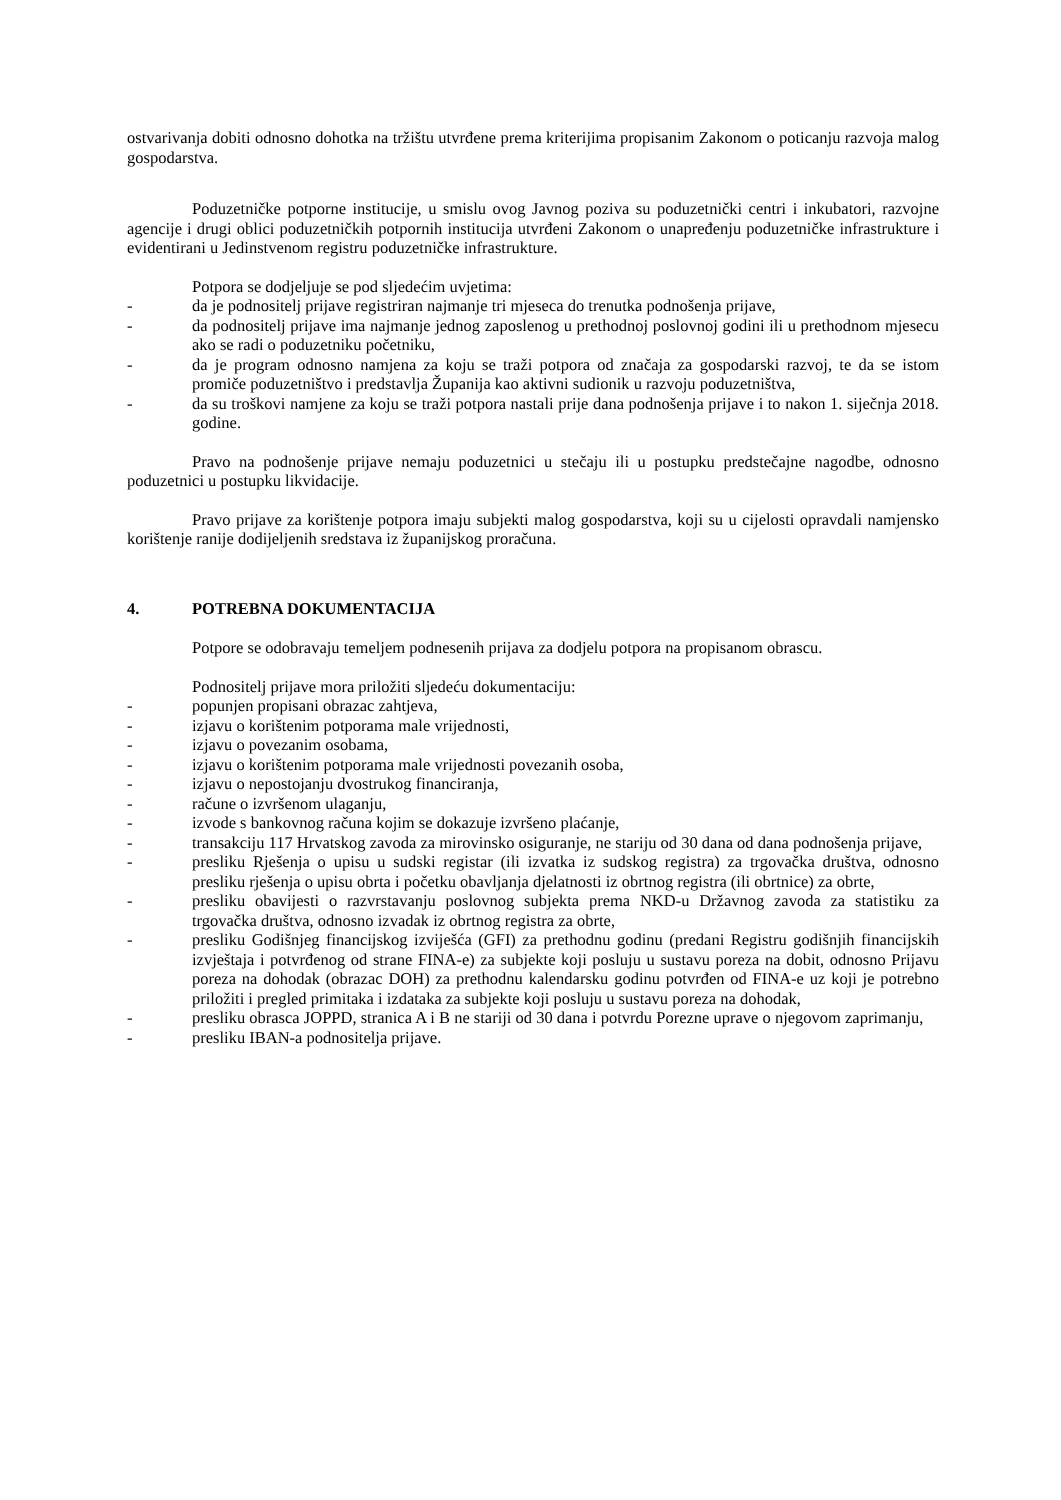ostvarivanja dobiti odnosno dohotka na tržištu utvrđene prema kriterijima propisanim Zakonom o poticanju razvoja malog gospodarstva.
Poduzetničke potporne institucije, u smislu ovog Javnog poziva su poduzetnički centri i inkubatori, razvojne agencije i drugi oblici poduzetničkih potpornih institucija utvrđeni Zakonom o unapređenju poduzetničke infrastrukture i evidentirani u Jedinstvenom registru poduzetničke infrastrukture.
Potpora se dodjeljuje se pod sljedećim uvjetima:
- da je podnositelj prijave registriran najmanje tri mjeseca do trenutka podnošenja prijave,
- da podnositelj prijave ima najmanje jednog zaposlenog u prethodnoj poslovnoj godini ili u prethodnom mjesecu ako se radi o poduzetniku početniku,
- da je program odnosno namjena za koju se traži potpora od značaja za gospodarski razvoj, te da se istom promiče poduzetništvo i predstavlja Županija kao aktivni sudionik u razvoju poduzetništva,
- da su troškovi namjene za koju se traži potpora nastali prije dana podnošenja prijave i to nakon 1. siječnja 2018. godine.
Pravo na podnošenje prijave nemaju poduzetnici u stečaju ili u postupku predstečajne nagodbe, odnosno poduzetnici u postupku likvidacije.
Pravo prijave za korištenje potpora imaju subjekti malog gospodarstva, koji su u cijelosti opravdali namjensko korištenje ranije dodijeljenih sredstava iz županijskog proračuna.
4. POTREBNA DOKUMENTACIJA
Potpore se odobravaju temeljem podnesenih prijava za dodjelu potpora na propisanom obrascu.
Podnositelj prijave mora priložiti sljedeću dokumentaciju:
- popunjen propisani obrazac zahtjeva,
- izjavu o korištenim potporama male vrijednosti,
- izjavu o povezanim osobama,
- izjavu o korištenim potporama male vrijednosti povezanih osoba,
- izjavu o nepostojanju dvostrukog financiranja,
- račune o izvršenom ulaganju,
- izvode s bankovnog računa kojim se dokazuje izvršeno plaćanje,
- transakciju 117 Hrvatskog zavoda za mirovinsko osiguranje, ne stariju od 30 dana od dana podnošenja prijave,
- presliku Rješenja o upisu u sudski registar (ili izvatka iz sudskog registra) za trgovačka društva, odnosno presliku rješenja o upisu obrta i početku obavljanja djelatnosti iz obrtnog registra (ili obrtnice) za obrte,
- presliku obavijesti o razvrstavanju poslovnog subjekta prema NKD-u Državnog zavoda za statistiku za trgovačka društva, odnosno izvadak iz obrtnog registra za obrte,
- presliku Godišnjeg financijskog izviješća (GFI) za prethodnu godinu (predani Registru godišnjih financijskih izvještaja i potvrđenog od strane FINA-e) za subjekte koji posluju u sustavu poreza na dobit, odnosno Prijavu poreza na dohodak (obrazac DOH) za prethodnu kalendarsku godinu potvrđen od FINA-e uz koji je potrebno priložiti i pregled primitaka i izdataka za subjekte koji posluju u sustavu poreza na dohodak,
- presliku obrasca JOPPD, stranica A i B ne stariji od 30 dana i potvrdu Porezne uprave o njegovom zaprimanju,
- presliku IBAN-a podnositelja prijave.